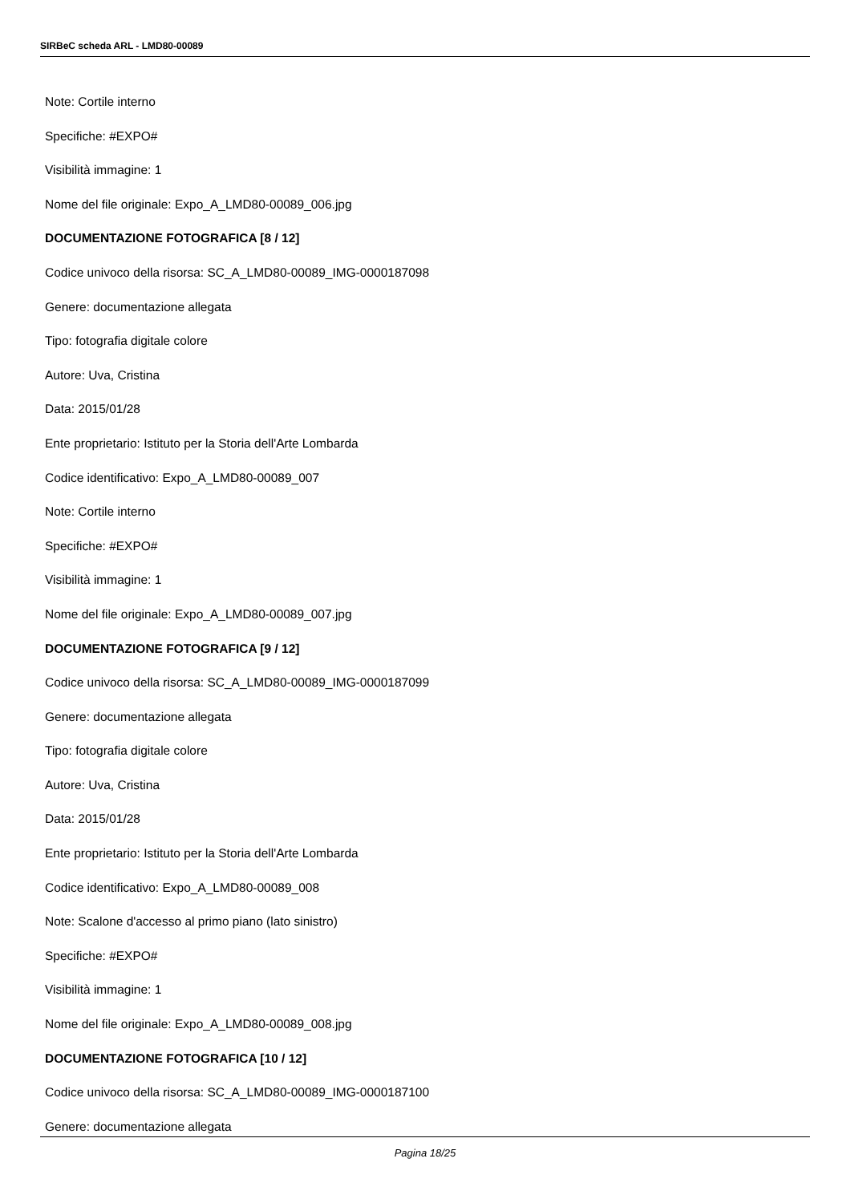SIRBeC scheda ARL - LMD80-00089
Note: Cortile interno
Specifiche: #EXPO#
Visibilità immagine: 1
Nome del file originale: Expo_A_LMD80-00089_006.jpg
DOCUMENTAZIONE FOTOGRAFICA [8 / 12]
Codice univoco della risorsa: SC_A_LMD80-00089_IMG-0000187098
Genere: documentazione allegata
Tipo: fotografia digitale colore
Autore: Uva, Cristina
Data: 2015/01/28
Ente proprietario: Istituto per la Storia dell'Arte Lombarda
Codice identificativo: Expo_A_LMD80-00089_007
Note: Cortile interno
Specifiche: #EXPO#
Visibilità immagine: 1
Nome del file originale: Expo_A_LMD80-00089_007.jpg
DOCUMENTAZIONE FOTOGRAFICA [9 / 12]
Codice univoco della risorsa: SC_A_LMD80-00089_IMG-0000187099
Genere: documentazione allegata
Tipo: fotografia digitale colore
Autore: Uva, Cristina
Data: 2015/01/28
Ente proprietario: Istituto per la Storia dell'Arte Lombarda
Codice identificativo: Expo_A_LMD80-00089_008
Note: Scalone d'accesso al primo piano (lato sinistro)
Specifiche: #EXPO#
Visibilità immagine: 1
Nome del file originale: Expo_A_LMD80-00089_008.jpg
DOCUMENTAZIONE FOTOGRAFICA [10 / 12]
Codice univoco della risorsa: SC_A_LMD80-00089_IMG-0000187100
Genere: documentazione allegata
Pagina 18/25